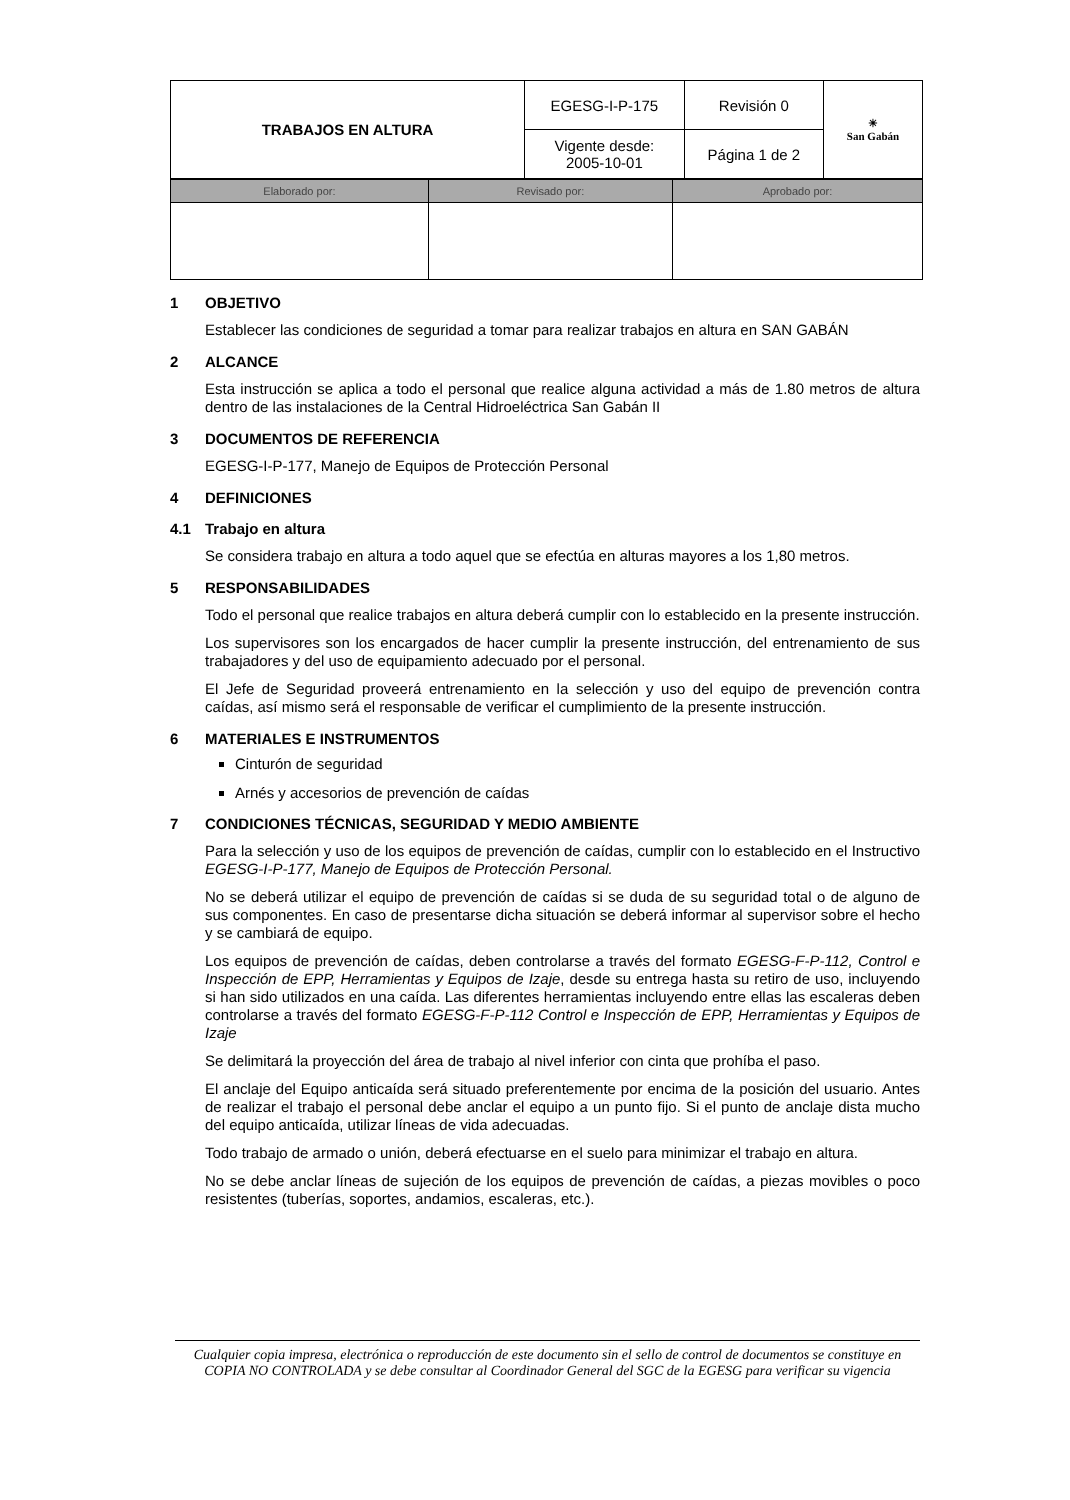| TRABAJOS EN ALTURA | EGESG-I-P-175 | Revisión 0 | ☀ San Gabán |
| | Vigente desde: 2005-10-01 | Página 1 de 2 | |
| Elaborado por: | Revisado por: | Aprobado por: |
1 OBJETIVO
Establecer las condiciones de seguridad a tomar para realizar trabajos en altura en SAN GABÁN
2 ALCANCE
Esta instrucción se aplica a todo el personal que realice alguna actividad a más de 1.80 metros de altura dentro de las instalaciones de la Central Hidroeléctrica San Gabán II
3 DOCUMENTOS DE REFERENCIA
EGESG-I-P-177, Manejo de Equipos de Protección Personal
4 DEFINICIONES
4.1 Trabajo en altura
Se considera trabajo en altura a todo aquel que se efectúa en alturas mayores a los 1,80 metros.
5 RESPONSABILIDADES
Todo el personal que realice trabajos en altura deberá cumplir con lo establecido en la presente instrucción.
Los supervisores son los encargados de hacer cumplir la presente instrucción, del entrenamiento de sus trabajadores y del uso de equipamiento adecuado por el personal.
El Jefe de Seguridad proveerá entrenamiento en la selección y uso del equipo de prevención contra caídas, así mismo será el responsable de verificar el cumplimiento de la presente instrucción.
6 MATERIALES E INSTRUMENTOS
Cinturón de seguridad
Arnés y accesorios de prevención de caídas
7 CONDICIONES TÉCNICAS, SEGURIDAD Y MEDIO AMBIENTE
Para la selección y uso de los equipos de prevención de caídas, cumplir con lo establecido en el Instructivo EGESG-I-P-177, Manejo de Equipos de Protección Personal.
No se deberá utilizar el equipo de prevención de caídas si se duda de su seguridad total o de alguno de sus componentes. En caso de presentarse dicha situación se deberá informar al supervisor sobre el hecho y se cambiará de equipo.
Los equipos de prevención de caídas, deben controlarse a través del formato EGESG-F-P-112, Control e Inspección de EPP, Herramientas y Equipos de Izaje, desde su entrega hasta su retiro de uso, incluyendo si han sido utilizados en una caída. Las diferentes herramientas incluyendo entre ellas las escaleras deben controlarse a través del formato EGESG-F-P-112 Control e Inspección de EPP, Herramientas y Equipos de Izaje
Se delimitará la proyección del área de trabajo al nivel inferior con cinta que prohíba el paso.
El anclaje del Equipo anticaída será situado preferentemente por encima de la posición del usuario. Antes de realizar el trabajo el personal debe anclar el equipo a un punto fijo. Si el punto de anclaje dista mucho del equipo anticaída, utilizar líneas de vida adecuadas.
Todo trabajo de armado o unión, deberá efectuarse en el suelo para minimizar el trabajo en altura.
No se debe anclar líneas de sujeción de los equipos de prevención de caídas, a piezas movibles o poco resistentes (tuberías, soportes, andamios, escaleras, etc.).
Cualquier copia impresa, electrónica o reproducción de este documento sin el sello de control de documentos se constituye en COPIA NO CONTROLADA y se debe consultar al Coordinador General del SGC de la EGESG para verificar su vigencia